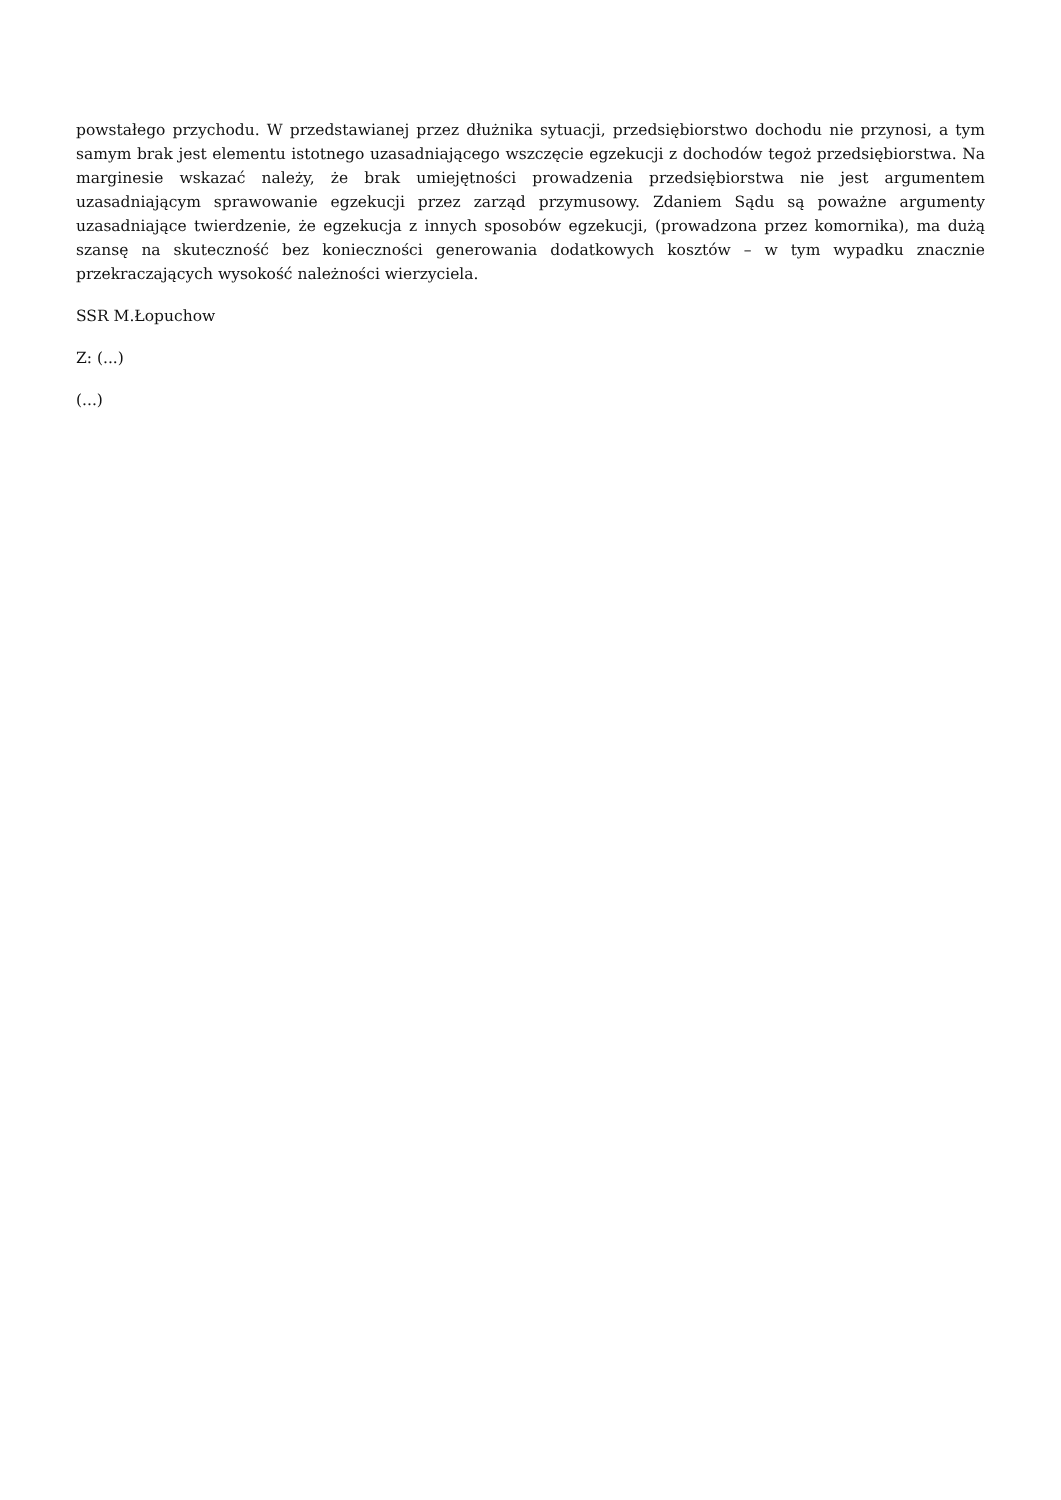powstałego przychodu. W przedstawianej przez dłużnika sytuacji, przedsiębiorstwo dochodu nie przynosi, a tym samym brak jest elementu istotnego uzasadniającego wszczęcie egzekucji z dochodów tegoż przedsiębiorstwa. Na marginesie wskazać należy, że brak umiejętności prowadzenia przedsiębiorstwa nie jest argumentem uzasadniającym sprawowanie egzekucji przez zarząd przymusowy. Zdaniem Sądu są poważne argumenty uzasadniające twierdzenie, że egzekucja z innych sposobów egzekucji, (prowadzona przez komornika), ma dużą szansę na skuteczność bez konieczności generowania dodatkowych kosztów – w tym wypadku znacznie przekraczających wysokość należności wierzyciela.
SSR M.Łopuchow
Z: (...)
(...)